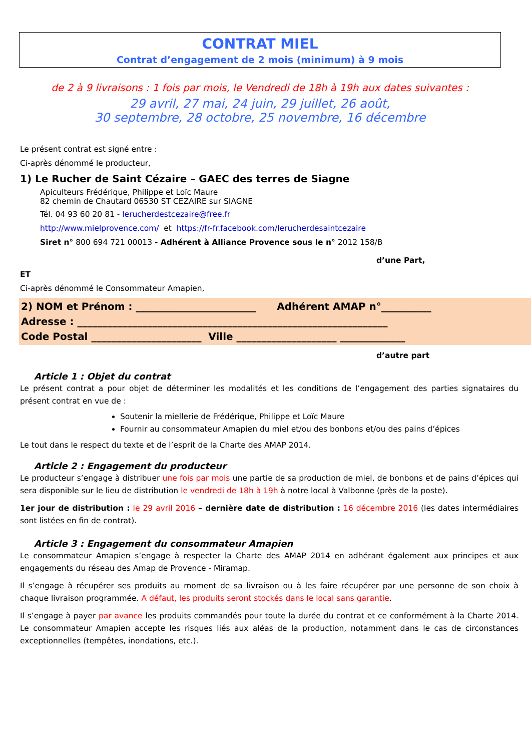CONTRAT MIEL
Contrat d’engagement de 2 mois (minimum) à 9 mois
de 2 à 9 livraisons : 1 fois par mois, le Vendredi de 18h à 19h aux dates suivantes :
29 avril, 27 mai, 24 juin, 29 juillet, 26 août,
30 septembre, 28 octobre, 25 novembre, 16 décembre
Le présent contrat est signé entre :
Ci-après dénommé le producteur,
1) Le Rucher de Saint Cézaire – GAEC des terres de Siagne
Apiculteurs Frédérique, Philippe et Loïc Maure
82 chemin de Chautard 06530 ST CEZAIRE sur SIAGNE
Tél. 04 93 60 20 81 - lerucherdestcezaire@free.fr
http://www.mielprovence.com/ et https://fr-fr.facebook.com/lerucherdesaintcezaire
Siret n° 800 694 721 00013 - Adhérent à Alliance Provence sous le n° 2012 158/B
d’une Part,
ET
Ci-après dénommé le Consommateur Amapien,
2) NOM et Prénom : ________________________ Adhérent AMAP n°__________
Adresse : ______________________________________________________________
Code Postal ______________________ Ville ____________________ _____________
d’autre part
Article 1 : Objet du contrat
Le présent contrat a pour objet de déterminer les modalités et les conditions de l’engagement des parties signataires du présent contrat en vue de :
Soutenir la miellerie de Frédérique, Philippe et Loïc Maure
Fournir au consommateur Amapien du miel et/ou des bonbons et/ou des pains d’épices
Le tout dans le respect du texte et de l’esprit de la Charte des AMAP 2014.
Article 2 : Engagement du producteur
Le producteur s’engage à distribuer une fois par mois une partie de sa production de miel, de bonbons et de pains d’épices qui sera disponible sur le lieu de distribution le vendredi de 18h à 19h à notre local à Valbonne (près de la poste).
1er jour de distribution : le 29 avril 2016 – dernière date de distribution : 16 décembre 2016 (les dates intermédiaires sont listées en fin de contrat).
Article 3 : Engagement du consommateur Amapien
Le consommateur Amapien s’engage à respecter la Charte des AMAP 2014 en adhérant également aux principes et aux engagements du réseau des Amap de Provence - Miramap.
Il s’engage à récupérer ses produits au moment de sa livraison ou à les faire récupérer par une personne de son choix à chaque livraison programmée. A défaut, les produits seront stockés dans le local sans garantie.
Il s’engage à payer par avance les produits commandés pour toute la durée du contrat et ce conformément à la Charte 2014. Le consommateur Amapien accepte les risques liés aux aléas de la production, notamment dans le cas de circonstances exceptionnelles (tempêtes, inondations, etc.).